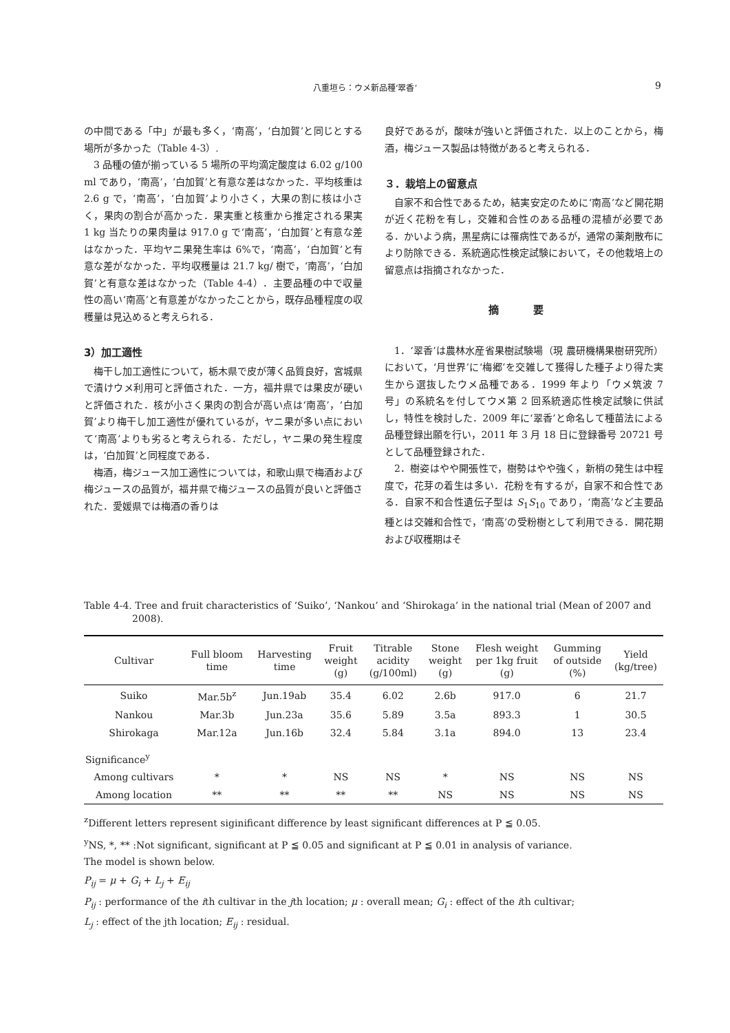八重垣ら：ウメ新品種‘翠香’ 9
の中間である「中」が最も多く，‘南高’，‘白加賀’と同じとする場所が多かった（Table 4-3）.
3 品種の値が揃っている 5 場所の平均滴定酸度は 6.02 g/100 ml であり，‘南高’，‘白加賀’と有意な差はなかった．平均核重は 2.6 g で，‘南高’，‘白加賀’より小さく，大果の割に核は小さく，果肉の割合が高かった．果実重と核重から推定される果実 1 kg 当たりの果肉量は 917.0 g で‘南高’，‘白加賀’と有意な差はなかった．平均ヤニ果発生率は 6%で，‘南高’，‘白加賀’と有意な差がなかった．平均収穫量は 21.7 kg/ 樹で，‘南高’，‘白加賀’と有意な差はなかった（Table 4-4）．主要品種の中で収量性の高い‘南高’と有意差がなかったことから，既存品種程度の収穫量は見込めると考えられる．
3）加工適性
梅干し加工適性について，栃木県で皮が薄く品質良好，宮城県で漬けウメ利用可と評価された．一方，福井県では果皮が硬いと評価された．核が小さく果肉の割合が高い点は‘南高’，‘白加賀’より梅干し加工適性が優れているが，ヤニ果が多い点において‘南高’よりも劣ると考えられる．ただし，ヤニ果の発生程度は，‘白加賀’と同程度である．
梅酒，梅ジュース加工適性については，和歌山県で梅酒および梅ジュースの品質が，福井県で梅ジュースの品質が良いと評価された．愛媛県では梅酒の香りは
良好であるが，酸味が強いと評価された．以上のことから，梅酒，梅ジュース製品は特徴があると考えられる．
３．栽培上の留意点
自家不和合性であるため，結実安定のために‘南高’など開花期が近く花粉を有し，交雑和合性のある品種の混植が必要である．かいよう病，黒星病には罹病性であるが，通常の薬剤散布により防除できる．系統適応性検定試験において，その他栽培上の留意点は指摘されなかった．
摘 要
1．‘翠香’は農林水産省果樹試験場（現 農研機構果樹研究所）において，‘月世界’に‘梅郷’を交雑して獲得した種子より得た実生から選抜したウメ品種である．1999 年より「ウメ筑波 7 号」の系統名を付してウメ第 2 回系統適応性検定試験に供試し，特性を検討した．2009 年に‘翠香’と命名して種苗法による品種登録出願を行い，2011 年 3 月 18 日に登録番号 20721 号として品種登録された．
2．樹姿はやや開張性で，樹勢はやや強く，新梢の発生は中程度で，花芽の着生は多い．花粉を有するが，自家不和合性である．自家不和合性遺伝子型は S<sub>1</sub>S<sub>10</sub> であり，‘南高’など主要品種とは交雑和合性で，‘南高’の受粉樹として利用できる．開花期および収穫期はそ
Table 4-4. Tree and fruit characteristics of ‘Suiko’, ‘Nankou’ and ‘Shirokaga’ in the national trial (Mean of 2007 and 2008).
| Cultivar | Full bloom time | Harvesting time | Fruit weight (g) | Titrable acidity (g/100ml) | Stone weight (g) | Flesh weight per 1kg fruit (g) | Gumming of outside (%) | Yield (kg/tree) |
| --- | --- | --- | --- | --- | --- | --- | --- | --- |
| Suiko | Mar.5b<sup>z</sup> | Jun.19ab | 35.4 | 6.02 | 2.6b | 917.0 | 6 | 21.7 |
| Nankou | Mar.3b | Jun.23a | 35.6 | 5.89 | 3.5a | 893.3 | 1 | 30.5 |
| Shirokaga | Mar.12a | Jun.16b | 32.4 | 5.84 | 3.1a | 894.0 | 13 | 23.4 |
| Significance<sup>y</sup> | | | | | | | | |
| Among cultivars | * | * | NS | NS | * | NS | NS | NS |
| Among location | ** | ** | ** | ** | NS | NS | NS | NS |
<sup>z</sup> Different letters represent siginificant difference by least significant differences at P ≦ 0.05.
<sup>y</sup> NS, *, ** :Not significant, significant at P ≦ 0.05 and significant at P ≦ 0.01 in analysis of variance.
The model is shown below.
P<sub>ij</sub> = μ + G<sub>i</sub> + L<sub>j</sub> + E<sub>ij</sub>
P<sub>ij</sub> : performance of the ith cultivar in the jth location; μ : overall mean; G<sub>i</sub> : effect of the ith cultivar;
L<sub>j</sub> : effect of the jth location; E<sub>ij</sub> : residual.